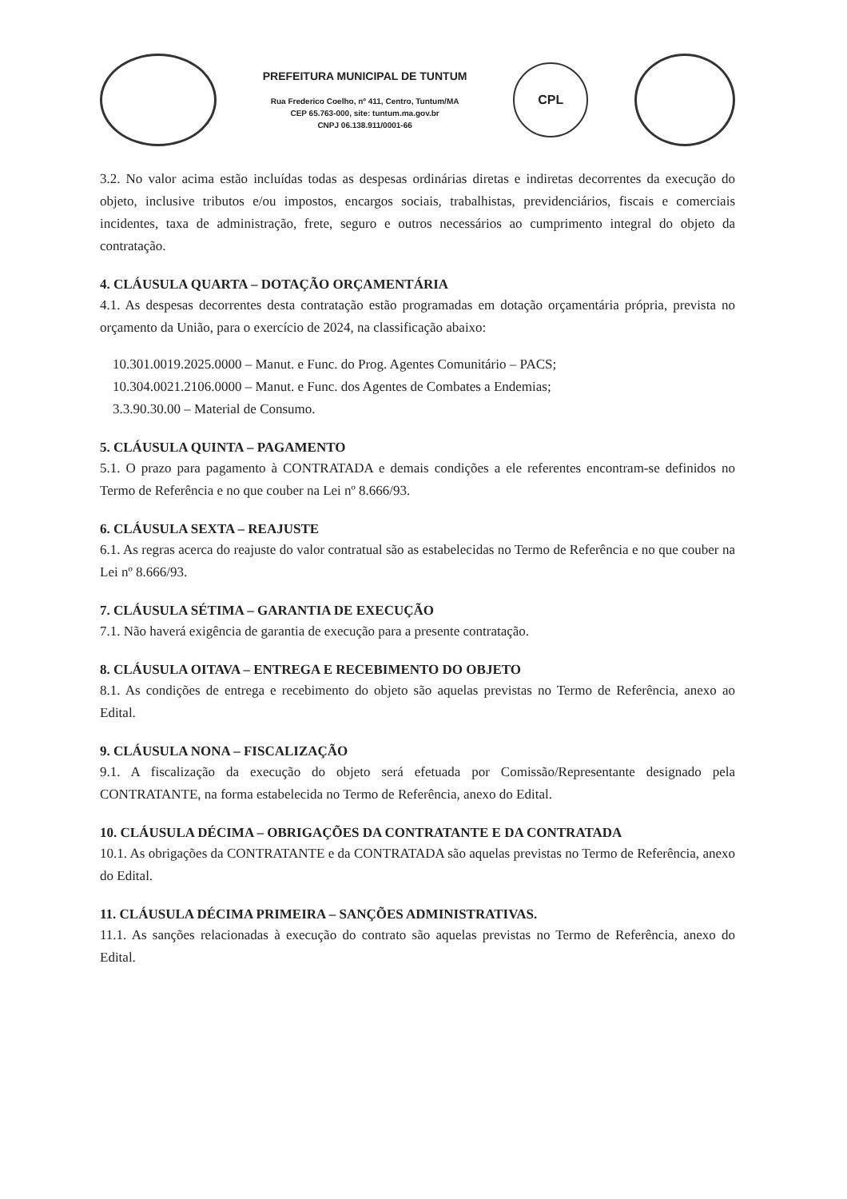PREFEITURA MUNICIPAL DE TUNTUM
Rua Frederico Coelho, nº 411, Centro, Tuntum/MA
CEP 65.763-000, site: tuntum.ma.gov.br
CNPJ 06.138.911/0001-66
CPL
3.2. No valor acima estão incluídas todas as despesas ordinárias diretas e indiretas decorrentes da execução do objeto, inclusive tributos e/ou impostos, encargos sociais, trabalhistas, previdenciários, fiscais e comerciais incidentes, taxa de administração, frete, seguro e outros necessários ao cumprimento integral do objeto da contratação.
4. CLÁUSULA QUARTA – DOTAÇÃO ORÇAMENTÁRIA
4.1. As despesas decorrentes desta contratação estão programadas em dotação orçamentária própria, prevista no orçamento da União, para o exercício de 2024, na classificação abaixo:
10.301.0019.2025.0000 – Manut. e Func. do Prog. Agentes Comunitário – PACS;
10.304.0021.2106.0000 – Manut. e Func. dos Agentes de Combates a Endemias;
3.3.90.30.00 – Material de Consumo.
5. CLÁUSULA QUINTA – PAGAMENTO
5.1. O prazo para pagamento à CONTRATADA e demais condições a ele referentes encontram-se definidos no Termo de Referência e no que couber na Lei nº 8.666/93.
6. CLÁUSULA SEXTA – REAJUSTE
6.1. As regras acerca do reajuste do valor contratual são as estabelecidas no Termo de Referência e no que couber na Lei nº 8.666/93.
7. CLÁUSULA SÉTIMA – GARANTIA DE EXECUÇÃO
7.1. Não haverá exigência de garantia de execução para a presente contratação.
8. CLÁUSULA OITAVA – ENTREGA E RECEBIMENTO DO OBJETO
8.1. As condições de entrega e recebimento do objeto são aquelas previstas no Termo de Referência, anexo ao Edital.
9. CLÁUSULA NONA – FISCALIZAÇÃO
9.1. A fiscalização da execução do objeto será efetuada por Comissão/Representante designado pela CONTRATANTE, na forma estabelecida no Termo de Referência, anexo do Edital.
10. CLÁUSULA DÉCIMA – OBRIGAÇÕES DA CONTRATANTE E DA CONTRATADA
10.1. As obrigações da CONTRATANTE e da CONTRATADA são aquelas previstas no Termo de Referência, anexo do Edital.
11. CLÁUSULA DÉCIMA PRIMEIRA – SANÇÕES ADMINISTRATIVAS.
11.1. As sanções relacionadas à execução do contrato são aquelas previstas no Termo de Referência, anexo do Edital.